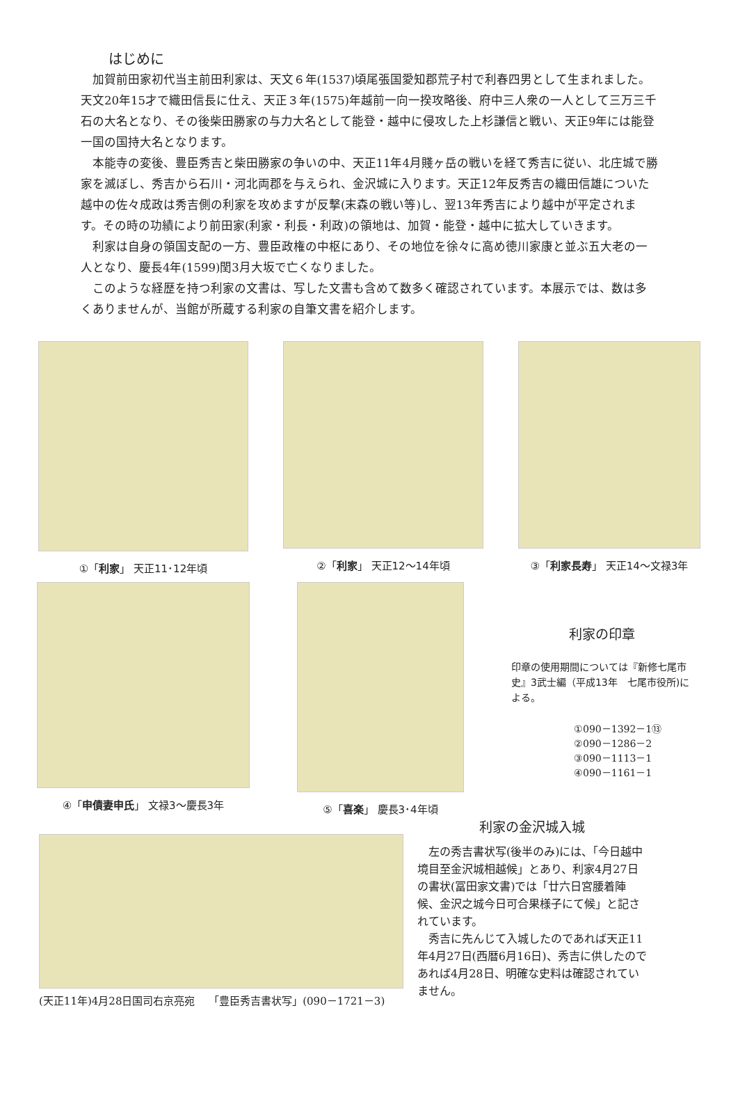はじめに
加賀前田家初代当主前田利家は、天文６年(1537)頃尾張国愛知郡荒子村で利春四男として生まれました。天文20年15才で織田信長に仕え、天正３年(1575)年越前一向一揆攻略後、府中三人衆の一人として三万三千石の大名となり、その後柴田勝家の与力大名として能登・越中に侵攻した上杉謙信と戦い、天正9年には能登一国の国持大名となります。
本能寺の変後、豊臣秀吉と柴田勝家の争いの中、天正11年4月賤ヶ岳の戦いを経て秀吉に従い、北庄城で勝家を滅ぼし、秀吉から石川・河北両郡を与えられ、金沢城に入ります。天正12年反秀吉の織田信雄についた越中の佐々成政は秀吉側の利家を攻めますが反撃(末森の戦い等)し、翌13年秀吉により越中が平定されます。その時の功績により前田家(利家・利長・利政)の領地は、加賀・能登・越中に拡大していきます。
利家は自身の領国支配の一方、豊臣政権の中枢にあり、その地位を徐々に高め徳川家康と並ぶ五大老の一人となり、慶長4年(1599)閏3月大坂で亡くなりました。
このような経歴を持つ利家の文書は、写した文書も含めて数多く確認されています。本展示では、数は多くありませんが、当館が所蔵する利家の自筆文書を紹介します。
①「利家」 天正11･12年頃 ②「利家」 天正12～14年頃 ③「利家長寿」 天正14～文禄3年
④「申債妻申氏」 文禄3～慶長3年 ⑤「喜楽」 慶長3･4年頃
利家の印章
印章の使用期間については『新修七尾市史』3武士編（平成13年　七尾市役所)による。
①090－1392－1⑬
②090－1286－2
③090－1113－1
④090－1161－1
(天正11年)4月28日国司右京亮宛　 「豊臣秀吉書状写」(090－1721－3)
利家の金沢城入城
左の秀吉書状写(後半のみ)には、「今日越中境目至金沢城相越候」とあり、利家4月27日の書状(冨田家文書)では「廿六日宮腰着陣候、金沢之城今日可合果様子にて候」と記されています。
秀吉に先んじて入城したのであれば天正11年4月27日(西暦6月16日)、秀吉に供したのであれば4月28日、明確な史料は確認されていません。